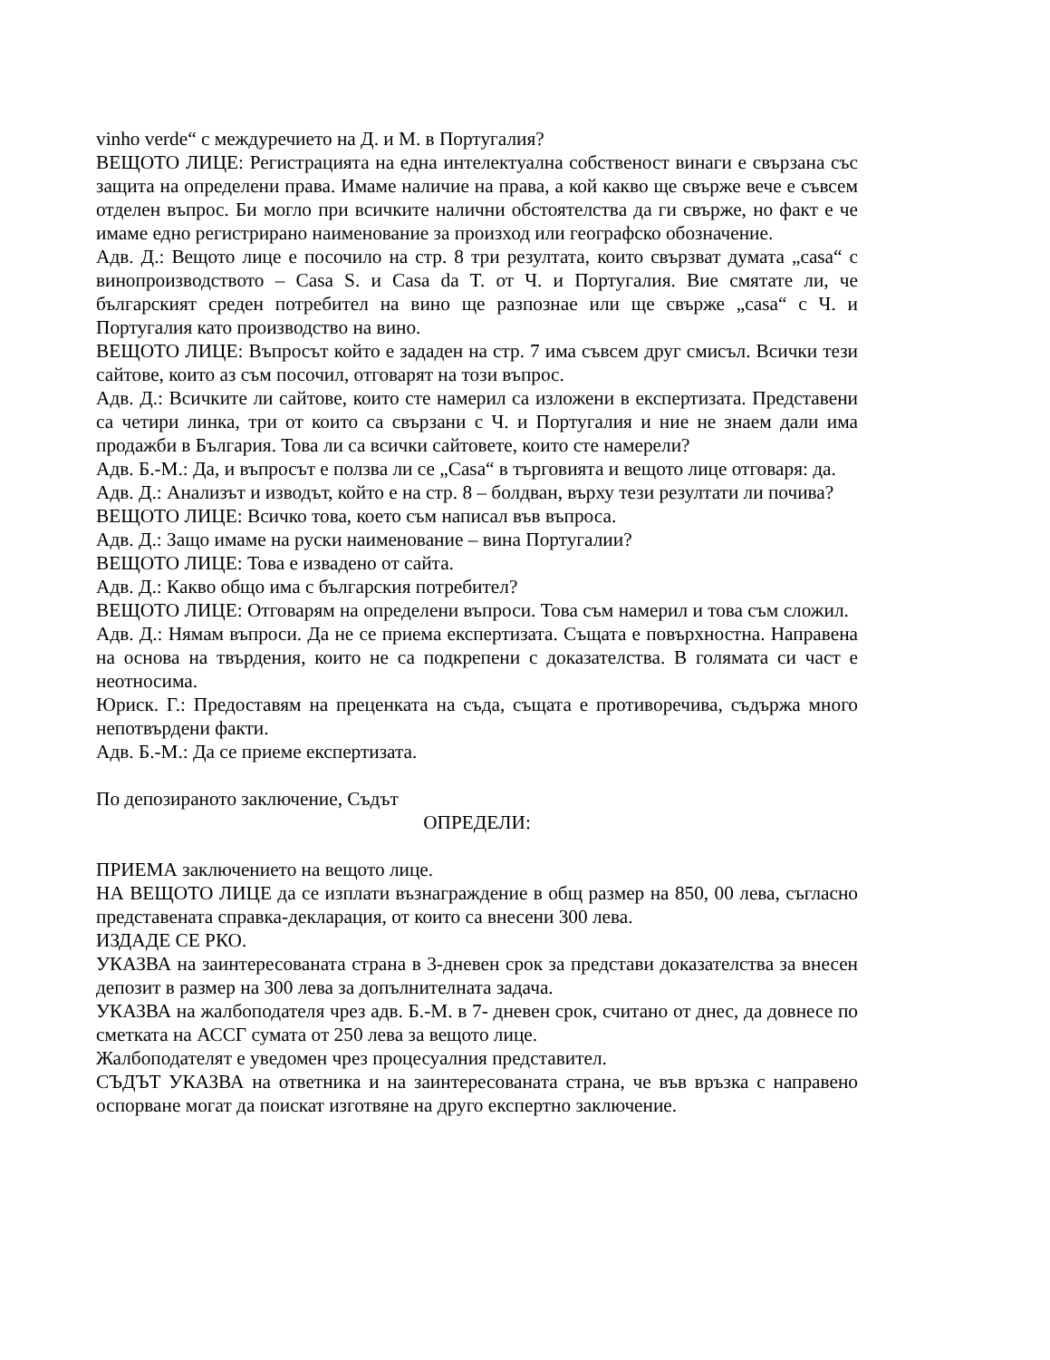vinho verde“ с междуречието на Д. и М. в Португалия?
ВЕЩОТО ЛИЦЕ: Регистрацията на една интелектуална собственост винаги е свързана със защита на определени права. Имаме наличие на права, а кой какво ще свърже вече е съвсем отделен въпрос. Би могло при всичките налични обстоятелства да ги свърже, но факт е че имаме едно регистрирано наименование за произход или географско обозначение.
Адв. Д.: Вещото лице е посочило на стр. 8 три резултата, които свързват думата „casa“ с винопроизводството – Casa S. и Casa da T. от Ч. и Португалия. Вие смятате ли, че българският среден потребител на вино ще разпознае или ще свърже „casa“ с Ч. и Португалия като производство на вино.
ВЕЩОТО ЛИЦЕ: Въпросът който е зададен на стр. 7 има съвсем друг смисъл. Всички тези сайтове, които аз съм посочил, отговарят на този въпрос.
Адв. Д.: Всичките ли сайтове, които сте намерил са изложени в експертизата. Представени са четири линка, три от които са свързани с Ч. и Португалия и ние не знаем дали има продажби в България. Това ли са всички сайтовете, които сте намерели?
Адв. Б.-М.: Да, и въпросът е ползва ли се „Casa“ в търговията и вещото лице отговаря: да.
Адв. Д.: Анализът и изводът, който е на стр. 8 – болдван, върху тези резултати ли почива?
ВЕЩОТО ЛИЦЕ: Всичко това, което съм написал във въпроса.
Адв. Д.: Защо имаме на руски наименование – вина Португалии?
ВЕЩОТО ЛИЦЕ: Това е извадено от сайта.
Адв. Д.: Какво общо има с българския потребител?
ВЕЩОТО ЛИЦЕ: Отговарям на определени въпроси. Това съм намерил и това съм сложил.
Адв. Д.: Нямам въпроси. Да не се приема експертизата. Същата е повърхностна. Направена на основа на твърдения, които не са подкрепени с доказателства. В голямата си част е неотносима.
Юриск. Г.: Предоставям на преценката на съда, същата е противоречива, съдържа много непотвърдени факти.
Адв. Б.-М.: Да се приеме експертизата.
По депозираното заключение, Съдът
ОПРЕДЕЛИ:
ПРИЕМА заключението на вещото лице.
НА ВЕЩОТО ЛИЦЕ да се изплати възнаграждение в общ размер на 850, 00 лева, съгласно представената справка-декларация, от които са внесени 300 лева.
ИЗДАДЕ СЕ РКО.
УКАЗВА на заинтересованата страна в 3-дневен срок за представи доказателства за внесен депозит в размер на 300 лева за допълнителната задача.
УКАЗВА на жалбоподателя чрез адв. Б.-М. в 7- дневен срок, считано от днес, да довнесе по сметката на АССГ сумата от 250 лева за вещото лице.
Жалбоподателят е уведомен чрез процесуалния представител.
СЪДЪТ УКАЗВА на ответника и на заинтересованата страна, че във връзка с направено оспорване могат да поискат изготвяне на друго експертно заключение.